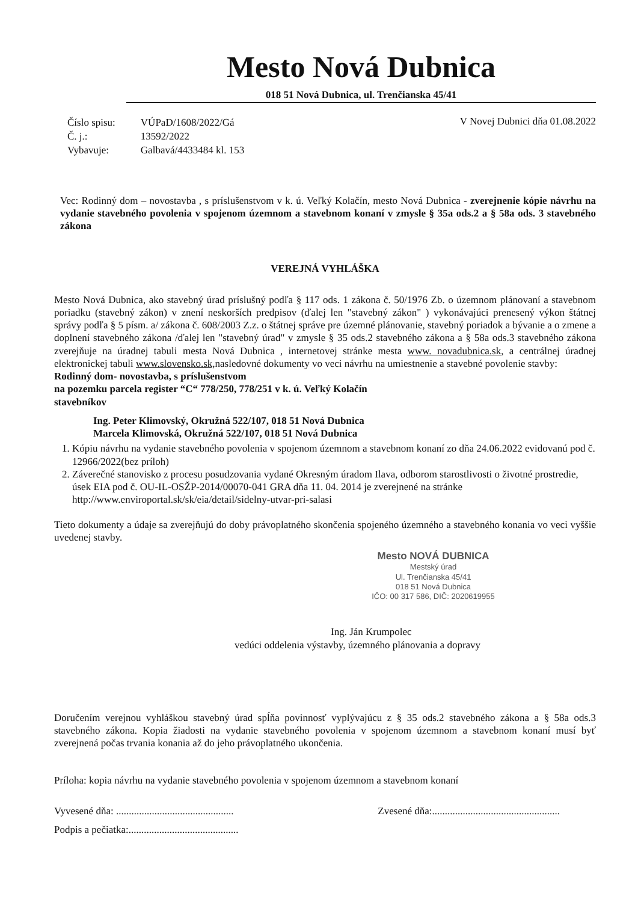Mesto Nová Dubnica
018 51 Nová Dubnica, ul. Trenčianska 45/41
| Číslo spisu: | VÚPaD/1608/2022/Gá |
| Č. j.: | 13592/2022 |
| Vybavuje: | Galbavá/4433484 kl. 153 |
V Novej Dubnici dňa 01.08.2022
Vec: Rodinný dom – novostavba , s príslušenstvom v k. ú. Veľký Kolačín, mesto Nová Dubnica - zverejnenie kópie návrhu na vydanie stavebného povolenia v spojenom územnom a stavebnom konaní v zmysle § 35a ods.2 a § 58a ods. 3 stavebného zákona
VEREJNÁ VYHLÁŠKA
Mesto Nová Dubnica, ako stavebný úrad príslušný podľa § 117 ods. 1 zákona č. 50/1976 Zb. o územnom plánovaní a stavebnom poriadku (stavebný zákon) v znení neskorších predpisov (ďalej len "stavebný zákon" ) vykonávajúci prenesený výkon štátnej správy podľa § 5 písm. a/ zákona č. 608/2003 Z.z. o štátnej správe pre územné plánovanie, stavebný poriadok a bývanie a o zmene a doplnení stavebného zákona /ďalej len "stavebný úrad" v zmysle § 35 ods.2 stavebného zákona a § 58a ods.3 stavebného zákona zverejňuje na úradnej tabuli mesta Nová Dubnica , internetovej stránke mesta www. novadubnica.sk, a centrálnej úradnej elektronickej tabuli www.slovensko.sk, nasledovné dokumenty vo veci návrhu na umiestnenie a stavebné povolenie stavby:
Rodinný dom- novostavba, s príslušenstvom
na pozemku parcela register “C“ 778/250, 778/251 v k. ú. Veľký Kolačín
stavebníkov
Ing. Peter Klimovský, Okružná 522/107, 018 51 Nová Dubnica
Marcela Klimovská, Okružná 522/107, 018 51 Nová Dubnica
1. Kópiu návrhu na vydanie stavebného povolenia v spojenom územnom a stavebnom konaní zo dňa 24.06.2022 evidovanú pod č. 12966/2022(bez príloh)
2. Záverečné stanovisko z procesu posudzovania vydané Okresným úradom Ilava, odborom starostlivosti o životné prostredie, úsek EIA pod č. OU-IL-OSŽP-2014/00070-041 GRA dňa 11. 04. 2014 je zverejnené na stránke http://www.enviroportal.sk/sk/eia/detail/sidelny-utvar-pri-salasi
Tieto dokumenty a údaje sa zverejňujú do doby právoplatného skončenia spojeného územného a stavebného konania vo veci vyššie uvedenej stavby.
Mesto NOVÁ DUBNICA
Mestský úrad
Ul. Trenčianska 45/41
018 51 Nová Dubnica
IČO: 00 317 586, DIČ: 2020619955
Ing. Ján Krumpolec
vedúci oddelenia výstavby, územného plánovania a dopravy
Doručením verejnou vyhláškou stavebný úrad spĺňa povinnosť vyplývajúcu z § 35 ods.2 stavebného zákona a § 58a ods.3 stavebného zákona. Kopia žiadosti na vydanie stavebného povolenia v spojenom územnom a stavebnom konaní musí byť zverejnená počas trvania konania až do jeho právoplatného ukončenia.
Príloha: kopia návrhu na vydanie stavebného povolenia v spojenom územnom a stavebnom konaní
Vyvesené dňa: .............................................. Zvesené dňa:..................................................
Podpis a pečiatka:...........................................